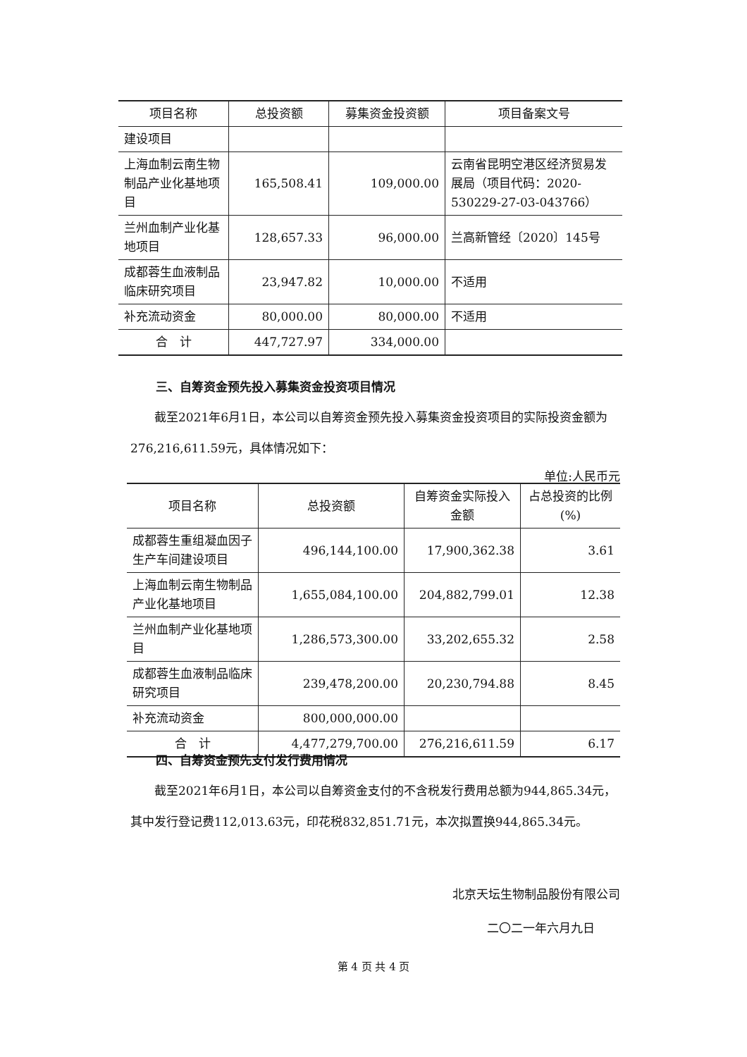| 项目名称 | 总投资额 | 募集资金投资额 | 项目备案文号 |
| --- | --- | --- | --- |
| 建设项目 | | | |
| 上海血制云南生物制品产业化基地项目 | 165,508.41 | 109,000.00 | 云南省昆明空港区经济贸易发展局（项目代码：2020-530229-27-03-043766） |
| 兰州血制产业化基地项目 | 128,657.33 | 96,000.00 | 兰高新管经〔2020〕145号 |
| 成都蓉生血液制品临床研究项目 | 23,947.82 | 10,000.00 | 不适用 |
| 补充流动资金 | 80,000.00 | 80,000.00 | 不适用 |
| 合 计 | 447,727.97 | 334,000.00 | |
三、自筹资金预先投入募集资金投资项目情况
截至2021年6月1日，本公司以自筹资金预先投入募集资金投资项目的实际投资金额为276,216,611.59元，具体情况如下：
单位:人民币元
| 项目名称 | 总投资额 | 自筹资金实际投入金额 | 占总投资的比例(%) |
| --- | --- | --- | --- |
| 成都蓉生重组凝血因子生产车间建设项目 | 496,144,100.00 | 17,900,362.38 | 3.61 |
| 上海血制云南生物制品产业化基地项目 | 1,655,084,100.00 | 204,882,799.01 | 12.38 |
| 兰州血制产业化基地项目 | 1,286,573,300.00 | 33,202,655.32 | 2.58 |
| 成都蓉生血液制品临床研究项目 | 239,478,200.00 | 20,230,794.88 | 8.45 |
| 补充流动资金 | 800,000,000.00 | | |
| 合 计 | 4,477,279,700.00 | 276,216,611.59 | 6.17 |
四、自筹资金预先支付发行费用情况
截至2021年6月1日，本公司以自筹资金支付的不含税发行费用总额为944,865.34元，其中发行登记费112,013.63元，印花税832,851.71元，本次拟置换944,865.34元。
北京天坛生物制品股份有限公司
二〇二一年六月九日
第 4 页 共 4 页